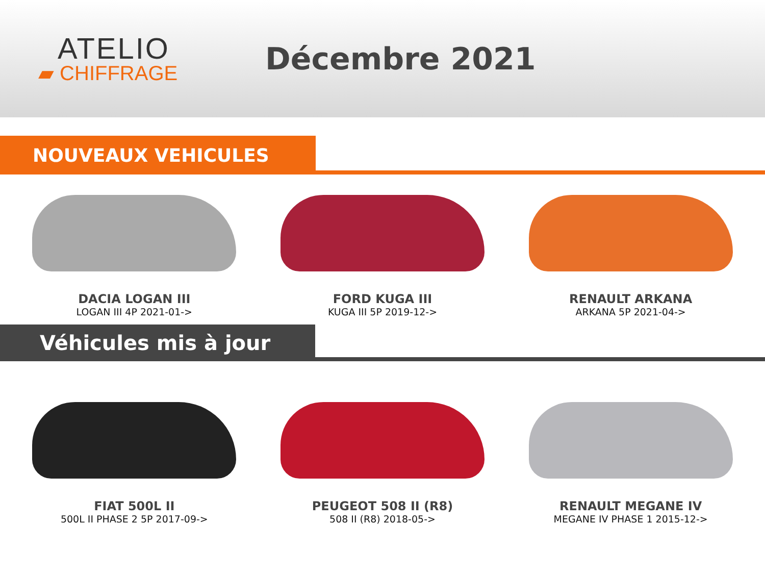ATELIO
▰ CHIFFRAGE
Décembre 2021
NOUVEAUX VEHICULES
DACIA LOGAN III
LOGAN III 4P 2021-01->
FORD KUGA III
KUGA III 5P 2019-12->
RENAULT ARKANA
ARKANA 5P 2021-04->
Véhicules mis à jour
FIAT 500L II
500L II PHASE 2 5P 2017-09->
PEUGEOT 508 II (R8)
508 II (R8) 2018-05->
RENAULT MEGANE IV
MEGANE IV PHASE 1 2015-12->